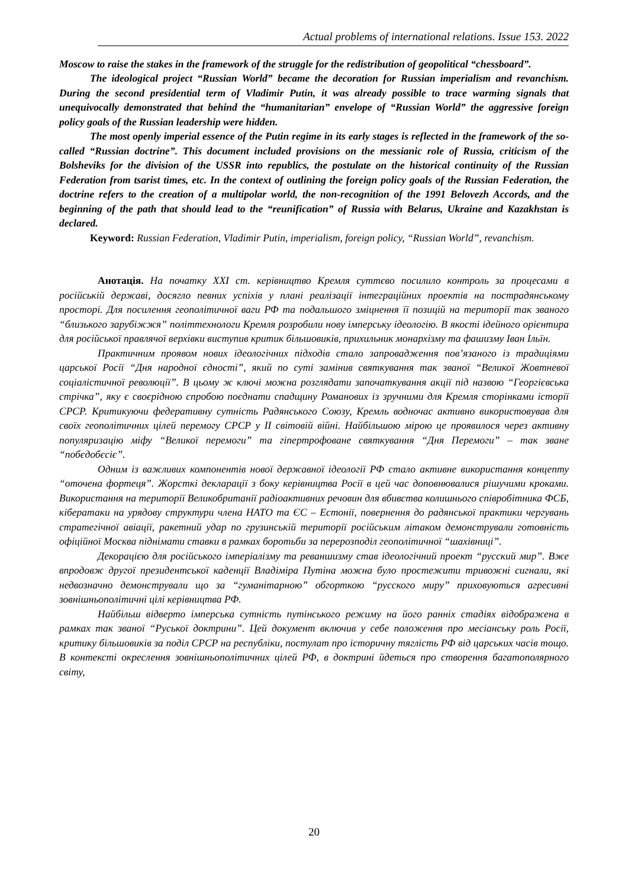Actual problems of international relations. Issue 153. 2022
Moscow to raise the stakes in the framework of the struggle for the redistribution of geopolitical “chessboard”.
The ideological project “Russian World” became the decoration for Russian imperialism and revanchism. During the second presidential term of Vladimir Putin, it was already possible to trace warming signals that unequivocally demonstrated that behind the “humanitarian” envelope of “Russian World” the aggressive foreign policy goals of the Russian leadership were hidden.
The most openly imperial essence of the Putin regime in its early stages is reflected in the framework of the so-called “Russian doctrine”. This document included provisions on the messianic role of Russia, criticism of the Bolsheviks for the division of the USSR into republics, the postulate on the historical continuity of the Russian Federation from tsarist times, etc. In the context of outlining the foreign policy goals of the Russian Federation, the doctrine refers to the creation of a multipolar world, the non-recognition of the 1991 Belovezh Accords, and the beginning of the path that should lead to the “reunification” of Russia with Belarus, Ukraine and Kazakhstan is declared.
Keyword: Russian Federation, Vladimir Putin, imperialism, foreign policy, “Russian World”, revanchism.
Анотація. На початку XXI ст. керівництво Кремля суттєво посилило контроль за процесами в російській державі, досягло певних успіхів у плані реалізації інтеграційних проектів на пострадянському просторі. Для посилення геополітичної ваги РФ та подальшого зміцнення її позицій на території так званого “близького зарубіжжя” політтехнологи Кремля розробили нову імперську ідеологію. В якості ідейного орієнтира для російської правлячої верхівки виступив критик більшовиків, прихильник монархізму та фашизму Іван Ільїн.
Практичним проявом нових ідеологічних підходів стало запровадження пов’язаного із традиціями царської Росії “Дня народної єдності”, який по суті замінив святкування так званої “Великої Жовтневої соціалістичної революції”. В цьому ж ключі можна розглядати започаткування акції під назвою “Георгієвська стрічка”, яку є своєрідною спробою поєднати спадщину Романових із зручними для Кремля сторінками історії СРСР. Критикуючи федеративну сутність Радянського Союзу, Кремль водночас активно використовував для своїх геополітичних цілей перемогу СРСР у ІІ світовій війні. Найбільшою мірою це проявилося через активну популяризацію міфу “Великої перемоги” та гіпертрофоване святкування “Дня Перемоги” – так зване “побєдобєсіє”.
Одним із важливих компонентів нової державної ідеології РФ стало активне використання концепту “оточена фортеця”. Жорсткі декларації з боку керівництва Росії в цей час доповнювалися рішучими кроками. Використання на території Великобританії радіоактивних речовин для вбивства колишнього співробітника ФСБ, кібератаки на урядову структури члена НАТО та ЄС – Естонії, повернення до радянської практики чергувань стратегічної авіації, ракетний удар по грузинській території російським літаком демонстрували готовність офіційної Москва піднімати ставки в рамках боротьби за перерозподіл геополітичної “шахівниці”.
Декорацією для російського імперіалізму та реваншизму став ідеологічний проект “русский мир”. Вже впродовж другої президентської каденції Владіміра Путіна можна було простежити тривожні сигнали, які недвозначно демонстрували що за “гуманітарною” обгорткою “русского миру” приховуються агресивні зовнішньополітичні цілі керівництва РФ.
Найбільш відверто імперська сутність путінського режиму на його ранніх стадіях відображена в рамках так званої “Руської доктрини”. Цей документ включив у себе положення про месіанську роль Росії, критику більшовиків за поділ СРСР на республіки, постулат про історичну тяглість РФ від царських часів тощо. В контексті окреслення зовнішньополітичних цілей РФ, в доктрині йдеться про створення багатополярного світу,
20